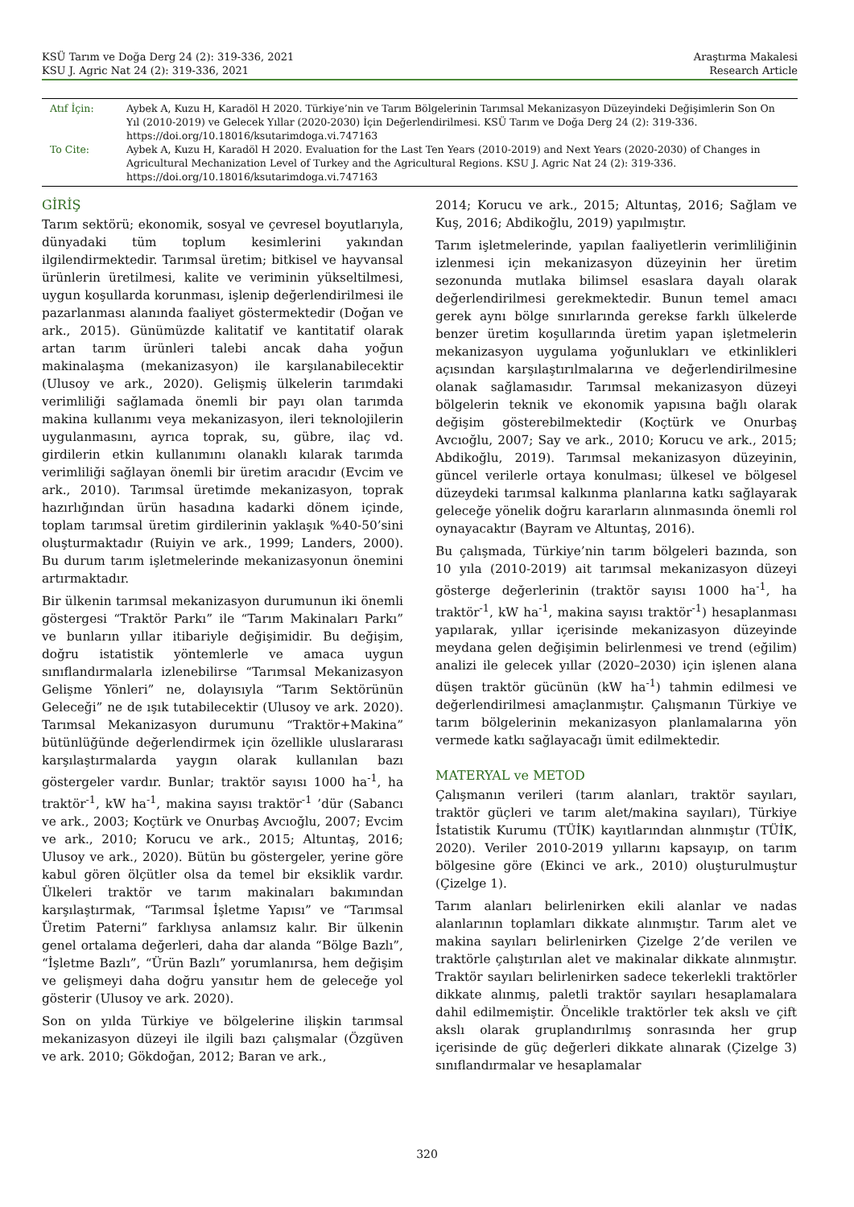KSÜ Tarım ve Doğa Derg 24 (2): 319-336, 2021
KSU J. Agric Nat 24 (2): 319-336, 2021
Araştırma Makalesi
Research Article
| Atıf İçin: | Aybek A, Kuzu H, Karadöl H 2020. Türkiye’nin ve Tarım Bölgelerinin Tarımsal Mekanizasyon Düzeyindeki Değişimlerin Son On Yıl (2010-2019) ve Gelecek Yıllar (2020-2030) İçin Değerlendirilmesi. KSÜ Tarım ve Doğa Derg 24 (2): 319-336. https://doi.org/10.18016/ksutarimdoga.vi.747163 |
| To Cite: | Aybek A, Kuzu H, Karadöl H 2020. Evaluation for the Last Ten Years (2010-2019) and Next Years (2020-2030) of Changes in Agricultural Mechanization Level of Turkey and the Agricultural Regions. KSU J. Agric Nat 24 (2): 319-336. https://doi.org/10.18016/ksutarimdoga.vi.747163 |
GİRİŞ
Tarım sektörü; ekonomik, sosyal ve çevresel boyutlarıyla, dünyadaki tüm toplum kesimlerini yakından ilgilendirmektedir. Tarımsal üretim; bitkisel ve hayvansal ürünlerin üretilmesi, kalite ve veriminin yükseltilmesi, uygun koşullarda korunması, işlenip değerlendirilmesi ile pazarlanması alanında faaliyet göstermektedir (Doğan ve ark., 2015). Günümüzde kalitatif ve kantitatif olarak artan tarım ürünleri talebi ancak daha yoğun makinalaşma (mekanizasyon) ile karşılanabilecektir (Ulusoy ve ark., 2020). Gelişmiş ülkelerin tarımdaki verimliliği sağlamada önemli bir payı olan tarımda makina kullanımı veya mekanizasyon, ileri teknolojilerin uygulanmasını, ayrıca toprak, su, gübre, ilaç vd. girdilerin etkin kullanımını olanaklı kılarak tarımda verimliliği sağlayan önemli bir üretim aracıdır (Evcim ve ark., 2010). Tarımsal üretimde mekanizasyon, toprak hazırlığından ürün hasadına kadarki dönem içinde, toplam tarımsal üretim girdilerinin yaklaşık %40-50’sini oluşturmaktadır (Ruiyin ve ark., 1999; Landers, 2000). Bu durum tarım işletmelerinde mekanizasyonun önemini artırmaktadır.
Bir ülkenin tarımsal mekanizasyon durumunun iki önemli göstergesi “Traktör Parkı” ile “Tarım Makinaları Parkı” ve bunların yıllar itibariyle değişimidir. Bu değişim, doğru istatistik yöntemlerle ve amaca uygun sınıflandırmalarla izlenebilirse “Tarımsal Mekanizasyon Gelişme Yönleri” ne, dolayısıyla “Tarım Sektörünün Geleceği” ne de ışık tutabilecektir (Ulusoy ve ark. 2020). Tarımsal Mekanizasyon durumunu “Traktör+Makina” bütünlüğünde değerlendirmek için özellikle uluslararası karşılaştırmalarda yaygın olarak kullanılan bazı göstergeler vardır. Bunlar; traktör sayısı 1000 ha<sup>-1</sup>, ha traktör<sup>-1</sup>, kW ha<sup>-1</sup>, makina sayısı traktör<sup>-1</sup> ’dür (Sabancı ve ark., 2003; Koçtürk ve Onurbaş Avcıoğlu, 2007; Evcim ve ark., 2010; Korucu ve ark., 2015; Altuntaş, 2016; Ulusoy ve ark., 2020). Bütün bu göstergeler, yerine göre kabul gören ölçütler olsa da temel bir eksiklik vardır. Ülkeleri traktör ve tarım makinaları bakımından karşılaştırmak, “Tarımsal İşletme Yapısı” ve “Tarımsal Üretim Paterni” farklıysa anlamsız kalır. Bir ülkenin genel ortalama değerleri, daha dar alanda “Bölge Bazlı”, “İşletme Bazlı”, “Ürün Bazlı” yorumlanırsa, hem değişim ve gelişmeyi daha doğru yansıtır hem de geleceğe yol gösterir (Ulusoy ve ark. 2020).
Son on yılda Türkiye ve bölgelerine ilişkin tarımsal mekanizasyon düzeyi ile ilgili bazı çalışmalar (Özgüven ve ark. 2010; Gökdoğan, 2012; Baran ve ark.,
2014; Korucu ve ark., 2015; Altuntaş, 2016; Sağlam ve Kuş, 2016; Abdikoğlu, 2019) yapılmıştır.
Tarım işletmelerinde, yapılan faaliyetlerin verimliliğinin izlenmesi için mekanizasyon düzeyinin her üretim sezonunda mutlaka bilimsel esaslara dayalı olarak değerlendirilmesi gerekmektedir. Bunun temel amacı gerek aynı bölge sınırlarında gerekse farklı ülkelerde benzer üretim koşullarında üretim yapan işletmelerin mekanizasyon uygulama yoğunlukları ve etkinlikleri açısından karşılaştırılmalarına ve değerlendirilmesine olanak sağlamasıdır. Tarımsal mekanizasyon düzeyi bölgelerin teknik ve ekonomik yapısına bağlı olarak değişim gösterebilmektedir (Koçtürk ve Onurbaş Avcıoğlu, 2007; Say ve ark., 2010; Korucu ve ark., 2015; Abdikoğlu, 2019). Tarımsal mekanizasyon düzeyinin, güncel verilerle ortaya konulması; ülkesel ve bölgesel düzeydeki tarımsal kalkınma planlarına katkı sağlayarak geleceğe yönelik doğru kararların alınmasında önemli rol oynayacaktır (Bayram ve Altuntaş, 2016).
Bu çalışmada, Türkiye’nin tarım bölgeleri bazında, son 10 yıla (2010-2019) ait tarımsal mekanizasyon düzeyi gösterge değerlerinin (traktör sayısı 1000 ha<sup>-1</sup>, ha traktör<sup>-1</sup>, kW ha<sup>-1</sup>, makina sayısı traktör<sup>-1</sup>) hesaplanması yapılarak, yıllar içerisinde mekanizasyon düzeyinde meydana gelen değişimin belirlenmesi ve trend (eğilim) analizi ile gelecek yıllar (2020–2030) için işlenen alana düşen traktör gücünün (kW ha<sup>-1</sup>) tahmin edilmesi ve değerlendirilmesi amaçlanmıştır. Çalışmanın Türkiye ve tarım bölgelerinin mekanizasyon planlamalarına yön vermede katkı sağlayacağı ümit edilmektedir.
MATERYAL ve METOD
Çalışmanın verileri (tarım alanları, traktör sayıları, traktör güçleri ve tarım alet/makina sayıları), Türkiye İstatistik Kurumu (TÜİK) kayıtlarından alınmıştır (TÜİK, 2020). Veriler 2010-2019 yıllarını kapsayıp, on tarım bölgesine göre (Ekinci ve ark., 2010) oluşturulmuştur (Çizelge 1).
Tarım alanları belirlenirken ekili alanlar ve nadas alanlarının toplamları dikkate alınmıştır. Tarım alet ve makina sayıları belirlenirken Çizelge 2’de verilen ve traktörle çalıştırılan alet ve makinalar dikkate alınmıştır. Traktör sayıları belirlenirken sadece tekerlekli traktörler dikkate alınmış, paletli traktör sayıları hesaplamalara dahil edilmemiştir. Öncelikle traktörler tek akslı ve çift akslı olarak gruplandırılmış sonrasında her grup içerisinde de güç değerleri dikkate alınarak (Çizelge 3) sınıflandırmalar ve hesaplamalar
320